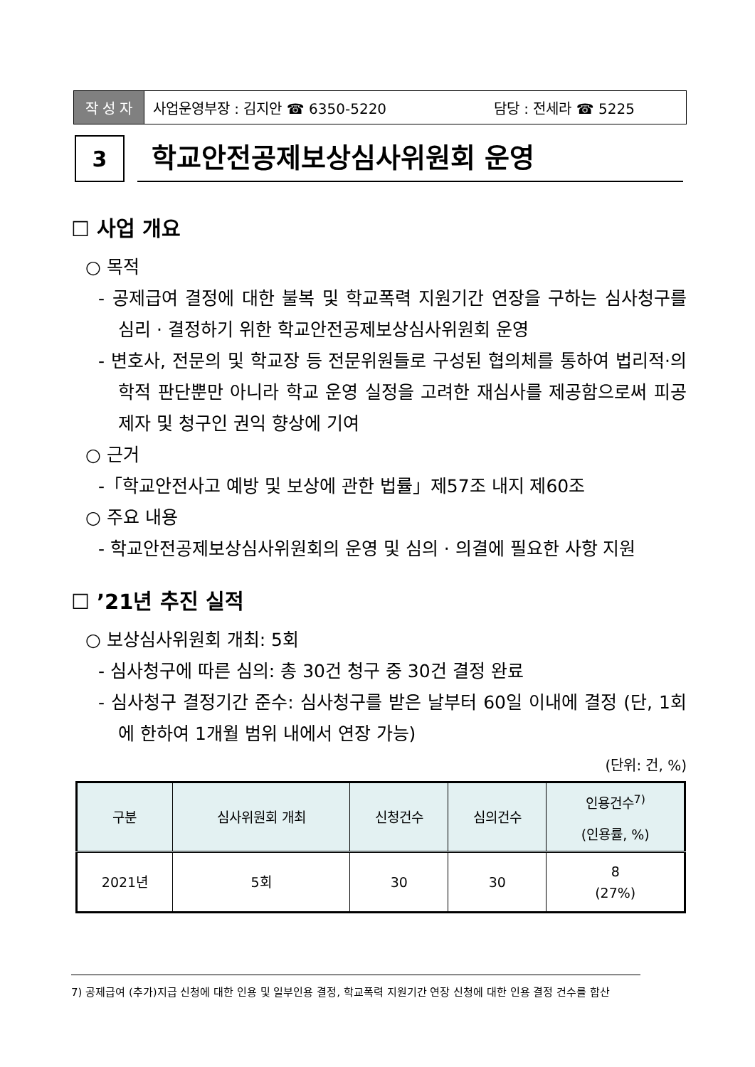작 성 자 사업운영부장 : 김지안 ☎ 6350-5220 담당 : 전세라 ☎ 5225
3
학교안전공제보상심사위원회 운영
☐ 사업 개요
○ 목적
- 공제급여 결정에 대한 불복 및 학교폭력 지원기간 연장을 구하는 심사청구를 심리 · 결정하기 위한 학교안전공제보상심사위원회 운영
- 변호사, 전문의 및 학교장 등 전문위원들로 구성된 협의체를 통하여 법리적·의학적 판단뿐만 아니라 학교 운영 실정을 고려한 재심사를 제공함으로써 피공제자 및 청구인 권익 향상에 기여
○ 근거
-「학교안전사고 예방 및 보상에 관한 법률」제57조 내지 제60조
○ 주요 내용
- 학교안전공제보상심사위원회의 운영 및 심의 · 의결에 필요한 사항 지원
☐ ’21년 추진 실적
○ 보상심사위원회 개최: 5회
- 심사청구에 따른 심의: 총 30건 청구 중 30건 결정 완료
- 심사청구 결정기간 준수: 심사청구를 받은 날부터 60일 이내에 결정 (단, 1회에 한하여 1개월 범위 내에서 연장 가능)
(단위: 건, %)
| 구분 | 심사위원회 개최 | 신청건수 | 심의건수 | 인용건수<sup>7)</sup> (인용률, %) |
| --- | --- | --- | --- | --- |
| 2021년 | 5회 | 30 | 30 | 8 (27%) |
7) 공제급여 (추가)지급 신청에 대한 인용 및 일부인용 결정, 학교폭력 지원기간 연장 신청에 대한 인용 결정 건수를 합산